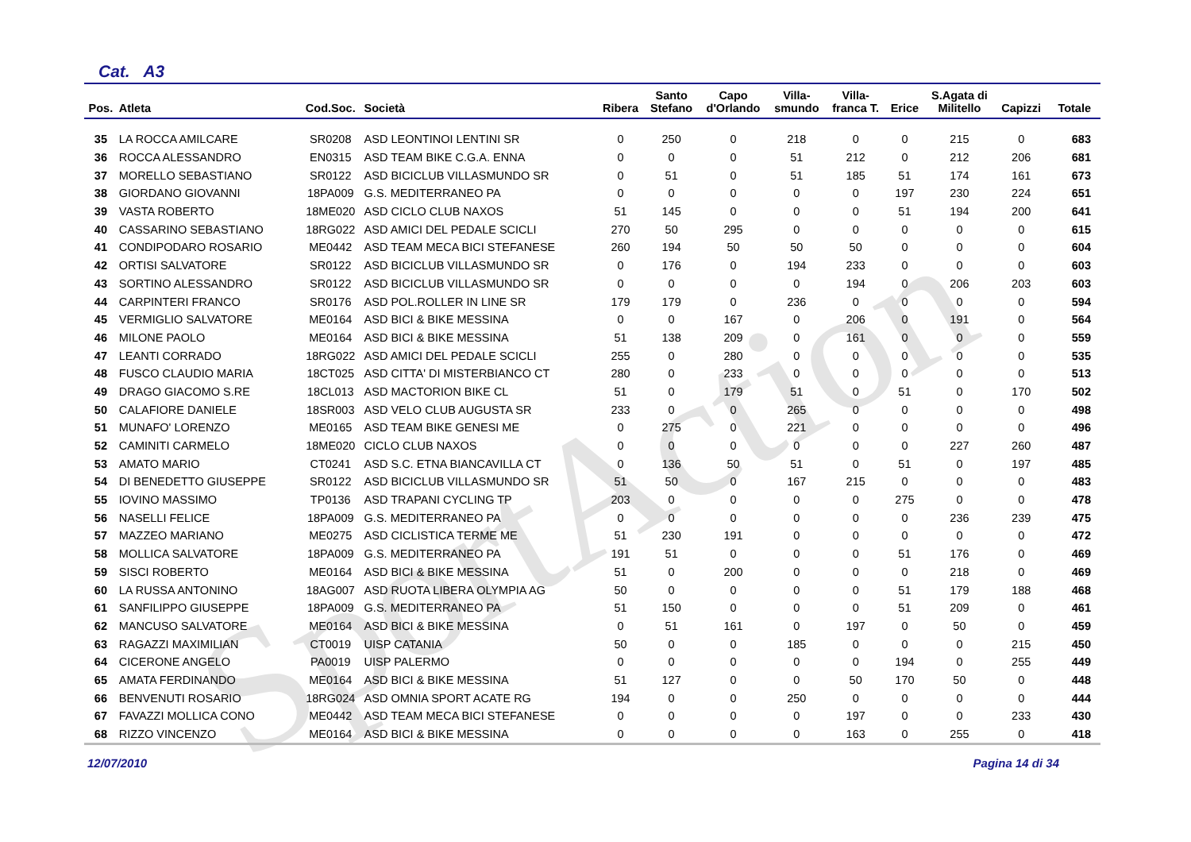SportAction
Cat. A3
| Pos. | Atleta | Cod.Soc. | Società | Ribera | Santo Stefano | Capo d'Orlando | Villa- smundo | Villa- franca T. | Erice | S.Agata di Militello | Capizzi | Totale |
| --- | --- | --- | --- | --- | --- | --- | --- | --- | --- | --- | --- | --- |
| 35 | LA ROCCA AMILCARE | SR0208 | ASD LEONTINOI LENTINI SR | 0 | 250 | 0 | 218 | 0 | 0 | 215 | 0 | 683 |
| 36 | ROCCA ALESSANDRO | EN0315 | ASD TEAM BIKE C.G.A. ENNA | 0 | 0 | 0 | 51 | 212 | 0 | 212 | 206 | 681 |
| 37 | MORELLO SEBASTIANO | SR0122 | ASD BICICLUB VILLASMUNDO SR | 0 | 51 | 0 | 51 | 185 | 51 | 174 | 161 | 673 |
| 38 | GIORDANO GIOVANNI | 18PA009 | G.S. MEDITERRANEO PA | 0 | 0 | 0 | 0 | 0 | 197 | 230 | 224 | 651 |
| 39 | VASTA ROBERTO | 18ME020 | ASD CICLO CLUB NAXOS | 51 | 145 | 0 | 0 | 0 | 51 | 194 | 200 | 641 |
| 40 | CASSARINO SEBASTIANO | 18RG022 | ASD AMICI DEL PEDALE SCICLI | 270 | 50 | 295 | 0 | 0 | 0 | 0 | 0 | 615 |
| 41 | CONDIPODARO ROSARIO | ME0442 | ASD TEAM MECA BICI STEFANESE | 260 | 194 | 50 | 50 | 50 | 0 | 0 | 0 | 604 |
| 42 | ORTISI SALVATORE | SR0122 | ASD BICICLUB VILLASMUNDO SR | 0 | 176 | 0 | 194 | 233 | 0 | 0 | 0 | 603 |
| 43 | SORTINO ALESSANDRO | SR0122 | ASD BICICLUB VILLASMUNDO SR | 0 | 0 | 0 | 0 | 194 | 0 | 206 | 203 | 603 |
| 44 | CARPINTERI FRANCO | SR0176 | ASD POL.ROLLER IN LINE SR | 179 | 179 | 0 | 236 | 0 | 0 | 0 | 0 | 594 |
| 45 | VERMIGLIO SALVATORE | ME0164 | ASD BICI & BIKE MESSINA | 0 | 0 | 167 | 0 | 206 | 0 | 191 | 0 | 564 |
| 46 | MILONE PAOLO | ME0164 | ASD BICI & BIKE MESSINA | 51 | 138 | 209 | 0 | 161 | 0 | 0 | 0 | 559 |
| 47 | LEANTI CORRADO | 18RG022 | ASD AMICI DEL PEDALE SCICLI | 255 | 0 | 280 | 0 | 0 | 0 | 0 | 0 | 535 |
| 48 | FUSCO CLAUDIO MARIA | 18CT025 | ASD CITTA' DI MISTERBIANCO CT | 280 | 0 | 233 | 0 | 0 | 0 | 0 | 0 | 513 |
| 49 | DRAGO GIACOMO S.RE | 18CL013 | ASD MACTORION BIKE CL | 51 | 0 | 179 | 51 | 0 | 51 | 0 | 170 | 502 |
| 50 | CALAFIORE DANIELE | 18SR003 | ASD VELO CLUB AUGUSTA SR | 233 | 0 | 0 | 265 | 0 | 0 | 0 | 0 | 498 |
| 51 | MUNAFO' LORENZO | ME0165 | ASD TEAM BIKE GENESI ME | 0 | 275 | 0 | 221 | 0 | 0 | 0 | 0 | 496 |
| 52 | CAMINITI CARMELO | 18ME020 | CICLO CLUB NAXOS | 0 | 0 | 0 | 0 | 0 | 0 | 227 | 260 | 487 |
| 53 | AMATO MARIO | CT0241 | ASD S.C. ETNA BIANCAVILLA CT | 0 | 136 | 50 | 51 | 0 | 51 | 0 | 197 | 485 |
| 54 | DI BENEDETTO GIUSEPPE | SR0122 | ASD BICICLUB VILLASMUNDO SR | 51 | 50 | 0 | 167 | 215 | 0 | 0 | 0 | 483 |
| 55 | IOVINO MASSIMO | TP0136 | ASD TRAPANI CYCLING TP | 203 | 0 | 0 | 0 | 0 | 275 | 0 | 0 | 478 |
| 56 | NASELLI FELICE | 18PA009 | G.S. MEDITERRANEO PA | 0 | 0 | 0 | 0 | 0 | 0 | 236 | 239 | 475 |
| 57 | MAZZEO MARIANO | ME0275 | ASD CICLISTICA TERME ME | 51 | 230 | 191 | 0 | 0 | 0 | 0 | 0 | 472 |
| 58 | MOLLICA SALVATORE | 18PA009 | G.S. MEDITERRANEO PA | 191 | 51 | 0 | 0 | 0 | 51 | 176 | 0 | 469 |
| 59 | SISCI ROBERTO | ME0164 | ASD BICI & BIKE MESSINA | 51 | 0 | 200 | 0 | 0 | 0 | 218 | 0 | 469 |
| 60 | LA RUSSA ANTONINO | 18AG007 | ASD RUOTA LIBERA OLYMPIA AG | 50 | 0 | 0 | 0 | 0 | 51 | 179 | 188 | 468 |
| 61 | SANFILIPPO GIUSEPPE | 18PA009 | G.S. MEDITERRANEO PA | 51 | 150 | 0 | 0 | 0 | 51 | 209 | 0 | 461 |
| 62 | MANCUSO SALVATORE | ME0164 | ASD BICI & BIKE MESSINA | 0 | 51 | 161 | 0 | 197 | 0 | 50 | 0 | 459 |
| 63 | RAGAZZI MAXIMILIAN | CT0019 | UISP CATANIA | 50 | 0 | 0 | 185 | 0 | 0 | 0 | 215 | 450 |
| 64 | CICERONE ANGELO | PA0019 | UISP PALERMO | 0 | 0 | 0 | 0 | 0 | 194 | 0 | 255 | 449 |
| 65 | AMATA FERDINANDO | ME0164 | ASD BICI & BIKE MESSINA | 51 | 127 | 0 | 0 | 50 | 170 | 50 | 0 | 448 |
| 66 | BENVENUTI ROSARIO | 18RG024 | ASD OMNIA SPORT ACATE RG | 194 | 0 | 0 | 250 | 0 | 0 | 0 | 0 | 444 |
| 67 | FAVAZZI MOLLICA CONO | ME0442 | ASD TEAM MECA BICI STEFANESE | 0 | 0 | 0 | 0 | 197 | 0 | 0 | 233 | 430 |
| 68 | RIZZO VINCENZO | ME0164 | ASD BICI & BIKE MESSINA | 0 | 0 | 0 | 0 | 163 | 0 | 255 | 0 | 418 |
12/07/2010 Pagina 14 di 34